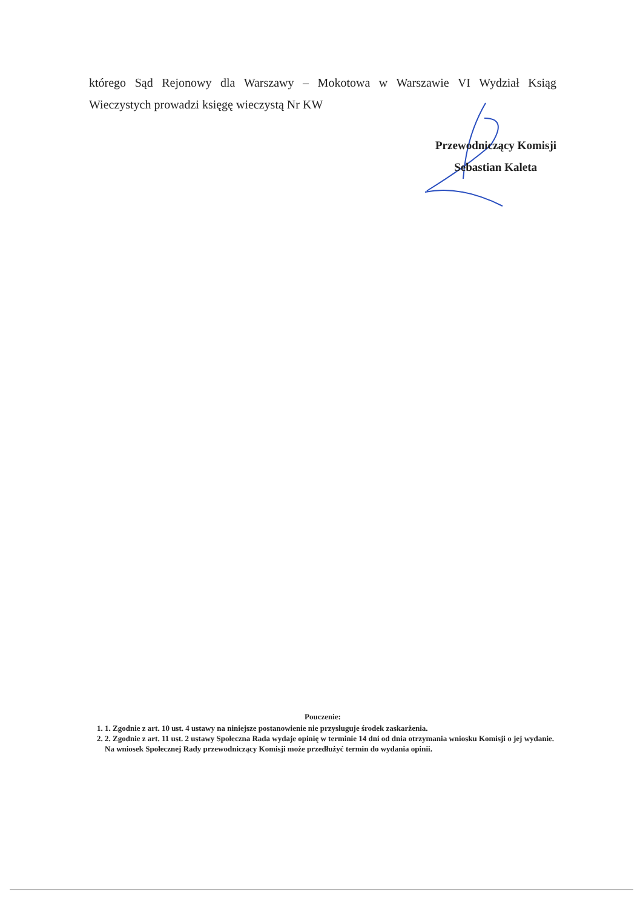którego Sąd Rejonowy dla Warszawy – Mokotowa w Warszawie VI Wydział Ksiąg Wieczystych prowadzi księgę wieczystą Nr KW
Przewodniczący Komisji
Sebastian Kaleta
Pouczenie:
1. 1. Zgodnie z art. 10 ust. 4 ustawy na niniejsze postanowienie nie przysługuje środek zaskarżenia.
2. 2. Zgodnie z art. 11 ust. 2 ustawy Społeczna Rada wydaje opinię w terminie 14 dni od dnia otrzymania wniosku Komisji o jej wydanie. Na wniosek Społecznej Rady przewodniczący Komisji może przedłużyć termin do wydania opinii.